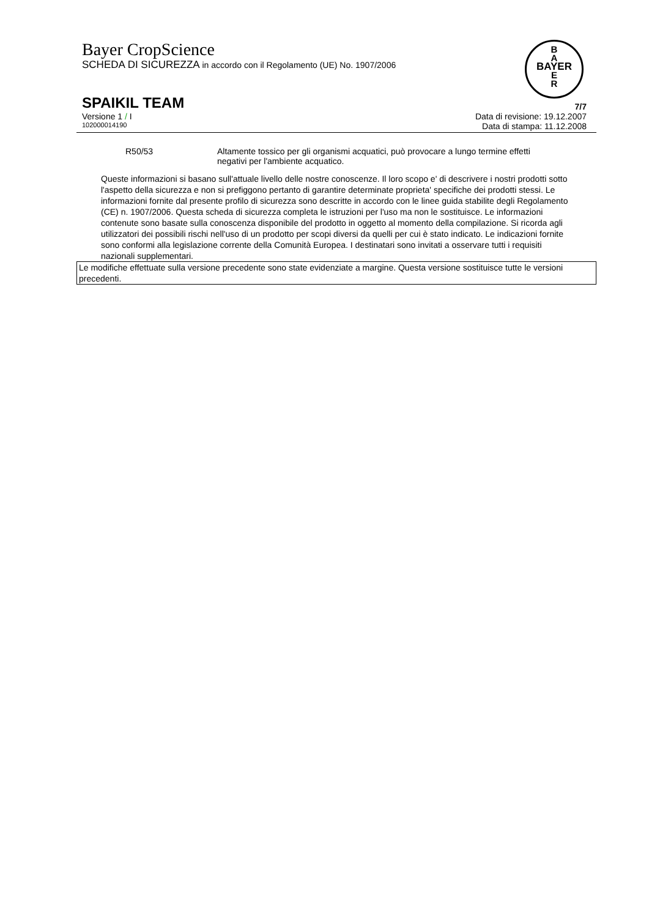Bayer CropScience
SCHEDA DI SICUREZZA in accordo con il Regolamento (UE) No. 1907/2006
B
A
BAYER
E
R
SPAIKIL TEAM
7/7
Versione 1 / I Data di revisione: 19.12.2007
102000014190 Data di stampa: 11.12.2008
R50/53 Altamente tossico per gli organismi acquatici, può provocare a lungo termine effetti negativi per l'ambiente acquatico.
Queste informazioni si basano sull'attuale livello delle nostre conoscenze. Il loro scopo e' di descrivere i nostri prodotti sotto l'aspetto della sicurezza e non si prefiggono pertanto di garantire determinate proprieta' specifiche dei prodotti stessi. Le informazioni fornite dal presente profilo di sicurezza sono descritte in accordo con le linee guida stabilite degli Regolamento (CE) n. 1907/2006. Questa scheda di sicurezza completa le istruzioni per l'uso ma non le sostituisce. Le informazioni contenute sono basate sulla conoscenza disponibile del prodotto in oggetto al momento della compilazione. Si ricorda agli utilizzatori dei possibili rischi nell'uso di un prodotto per scopi diversi da quelli per cui è stato indicato. Le indicazioni fornite sono conformi alla legislazione corrente della Comunità Europea. I destinatari sono invitati a osservare tutti i requisiti nazionali supplementari.
Le modifiche effettuate sulla versione precedente sono state evidenziate a margine. Questa versione sostituisce tutte le versioni precedenti.